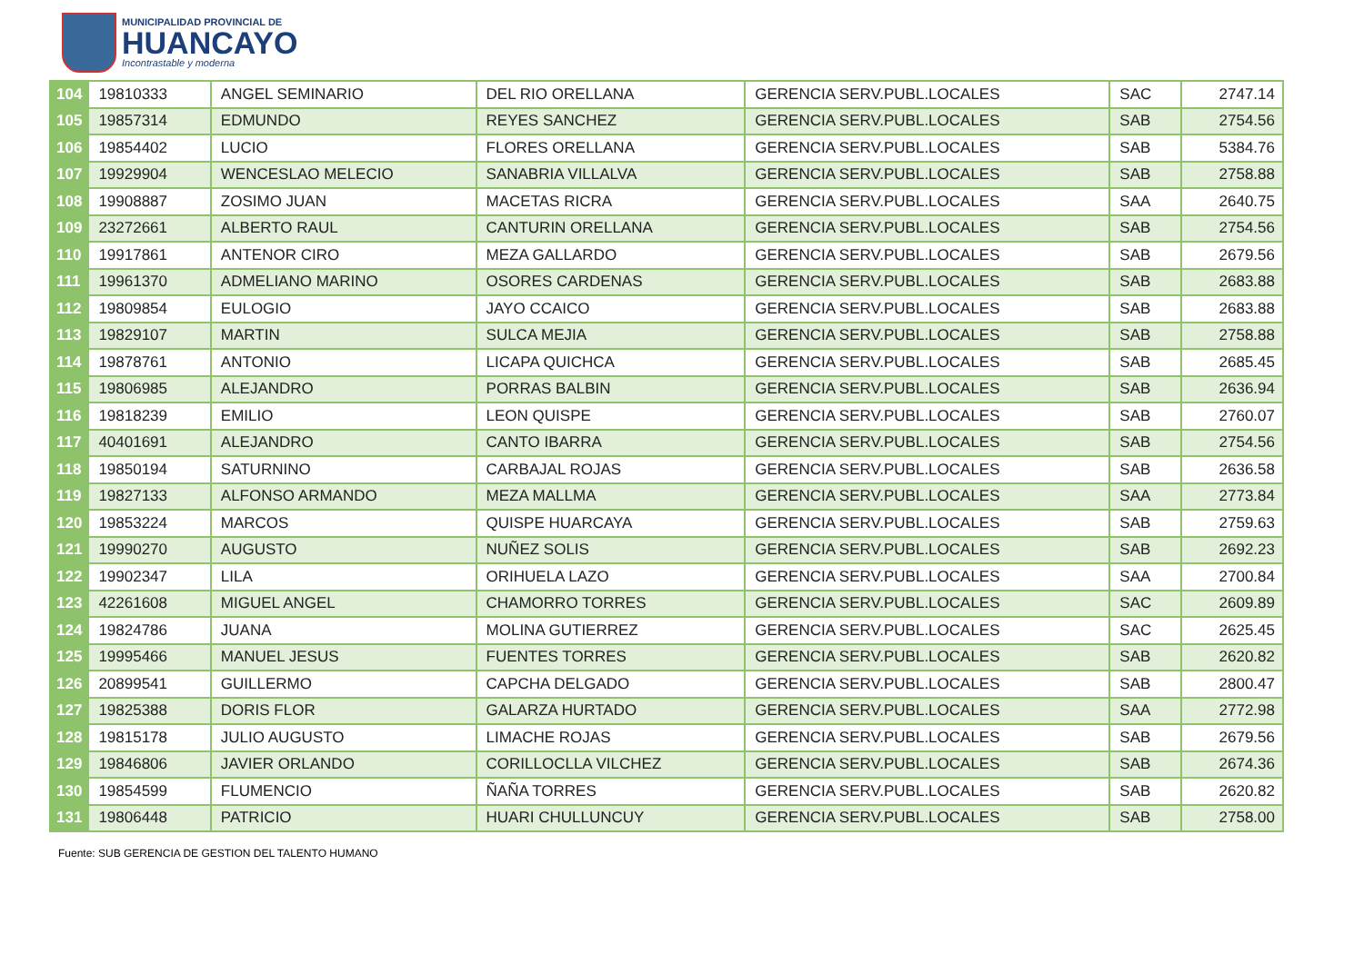MUNICIPALIDAD PROVINCIAL DE
HUANCAYO
Incontrastable y moderna
| 104 | 19810333 | ANGEL SEMINARIO | DEL RIO ORELLANA | GERENCIA SERV.PUBL.LOCALES | SAC | 2747.14 |
| 105 | 19857314 | EDMUNDO | REYES SANCHEZ | GERENCIA SERV.PUBL.LOCALES | SAB | 2754.56 |
| 106 | 19854402 | LUCIO | FLORES ORELLANA | GERENCIA SERV.PUBL.LOCALES | SAB | 5384.76 |
| 107 | 19929904 | WENCESLAO MELECIO | SANABRIA VILLALVA | GERENCIA SERV.PUBL.LOCALES | SAB | 2758.88 |
| 108 | 19908887 | ZOSIMO JUAN | MACETAS RICRA | GERENCIA SERV.PUBL.LOCALES | SAA | 2640.75 |
| 109 | 23272661 | ALBERTO RAUL | CANTURIN ORELLANA | GERENCIA SERV.PUBL.LOCALES | SAB | 2754.56 |
| 110 | 19917861 | ANTENOR CIRO | MEZA GALLARDO | GERENCIA SERV.PUBL.LOCALES | SAB | 2679.56 |
| 111 | 19961370 | ADMELIANO MARINO | OSORES CARDENAS | GERENCIA SERV.PUBL.LOCALES | SAB | 2683.88 |
| 112 | 19809854 | EULOGIO | JAYO CCAICO | GERENCIA SERV.PUBL.LOCALES | SAB | 2683.88 |
| 113 | 19829107 | MARTIN | SULCA MEJIA | GERENCIA SERV.PUBL.LOCALES | SAB | 2758.88 |
| 114 | 19878761 | ANTONIO | LICAPA QUICHCA | GERENCIA SERV.PUBL.LOCALES | SAB | 2685.45 |
| 115 | 19806985 | ALEJANDRO | PORRAS BALBIN | GERENCIA SERV.PUBL.LOCALES | SAB | 2636.94 |
| 116 | 19818239 | EMILIO | LEON QUISPE | GERENCIA SERV.PUBL.LOCALES | SAB | 2760.07 |
| 117 | 40401691 | ALEJANDRO | CANTO IBARRA | GERENCIA SERV.PUBL.LOCALES | SAB | 2754.56 |
| 118 | 19850194 | SATURNINO | CARBAJAL ROJAS | GERENCIA SERV.PUBL.LOCALES | SAB | 2636.58 |
| 119 | 19827133 | ALFONSO ARMANDO | MEZA MALLMA | GERENCIA SERV.PUBL.LOCALES | SAA | 2773.84 |
| 120 | 19853224 | MARCOS | QUISPE HUARCAYA | GERENCIA SERV.PUBL.LOCALES | SAB | 2759.63 |
| 121 | 19990270 | AUGUSTO | NUÑEZ SOLIS | GERENCIA SERV.PUBL.LOCALES | SAB | 2692.23 |
| 122 | 19902347 | LILA | ORIHUELA LAZO | GERENCIA SERV.PUBL.LOCALES | SAA | 2700.84 |
| 123 | 42261608 | MIGUEL ANGEL | CHAMORRO TORRES | GERENCIA SERV.PUBL.LOCALES | SAC | 2609.89 |
| 124 | 19824786 | JUANA | MOLINA GUTIERREZ | GERENCIA SERV.PUBL.LOCALES | SAC | 2625.45 |
| 125 | 19995466 | MANUEL JESUS | FUENTES TORRES | GERENCIA SERV.PUBL.LOCALES | SAB | 2620.82 |
| 126 | 20899541 | GUILLERMO | CAPCHA DELGADO | GERENCIA SERV.PUBL.LOCALES | SAB | 2800.47 |
| 127 | 19825388 | DORIS FLOR | GALARZA HURTADO | GERENCIA SERV.PUBL.LOCALES | SAA | 2772.98 |
| 128 | 19815178 | JULIO AUGUSTO | LIMACHE ROJAS | GERENCIA SERV.PUBL.LOCALES | SAB | 2679.56 |
| 129 | 19846806 | JAVIER ORLANDO | CORILLOCLLA VILCHEZ | GERENCIA SERV.PUBL.LOCALES | SAB | 2674.36 |
| 130 | 19854599 | FLUMENCIO | ÑAÑA TORRES | GERENCIA SERV.PUBL.LOCALES | SAB | 2620.82 |
| 131 | 19806448 | PATRICIO | HUARI CHULLUNCUY | GERENCIA SERV.PUBL.LOCALES | SAB | 2758.00 |
Fuente: SUB GERENCIA DE GESTION DEL TALENTO HUMANO